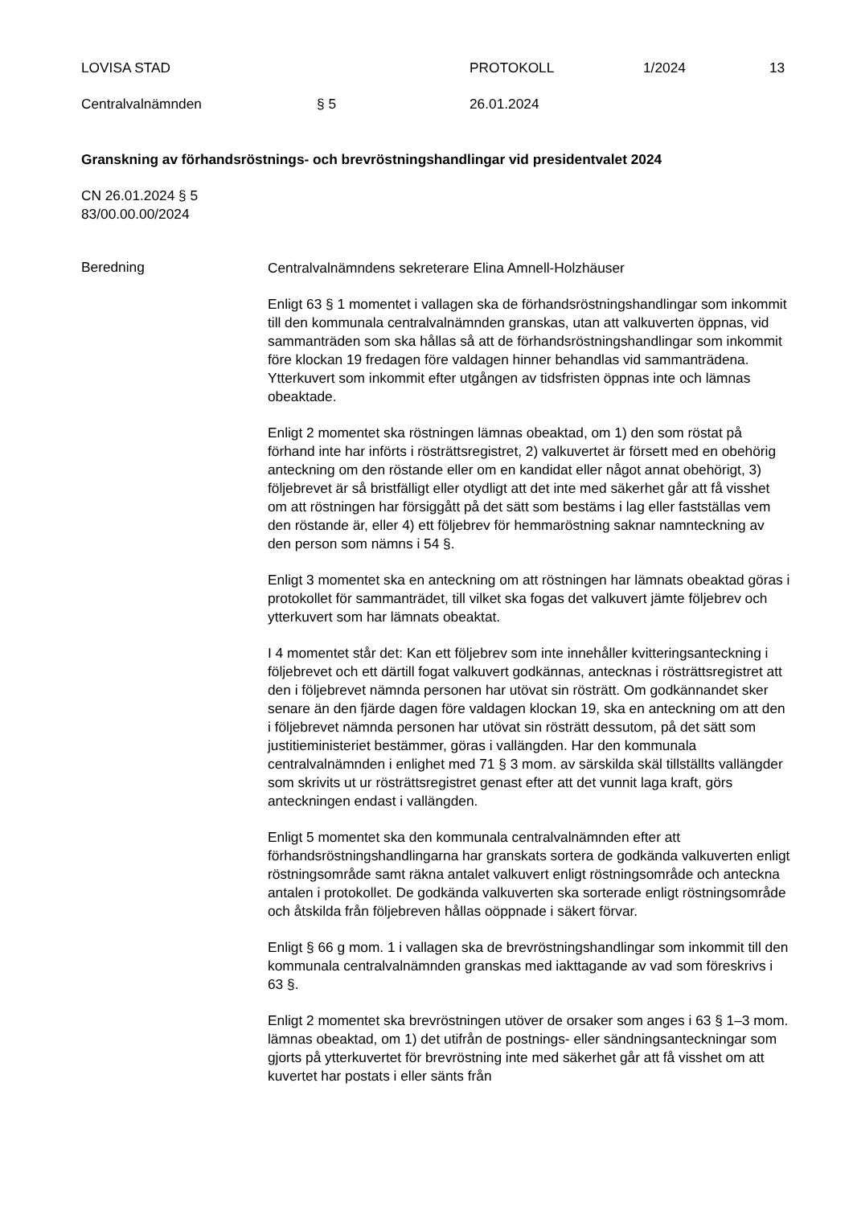LOVISA STAD PROTOKOLL 1/2024 13
Centralvalnämnden § 5 26.01.2024
Granskning av förhandsröstnings- och brevröstningshandlingar vid presidentvalet 2024
CN 26.01.2024 § 5
83/00.00.00/2024
Beredning
Centralvalnämndens sekreterare Elina Amnell-Holzhäuser
Enligt 63 § 1 momentet i vallagen ska de förhandsröstningshandlingar som inkommit till den kommunala centralvalnämnden granskas, utan att valkuverten öppnas, vid sammanträden som ska hållas så att de förhandsröstningshandlingar som inkommit före klockan 19 fredagen före valdagen hinner behandlas vid sammanträdena. Ytterkuvert som inkommit efter utgången av tidsfristen öppnas inte och lämnas obeaktade.
Enligt 2 momentet ska röstningen lämnas obeaktad, om 1) den som röstat på förhand inte har införts i rösträttsregistret, 2) valkuvertet är försett med en obehörig anteckning om den röstande eller om en kandidat eller något annat obehörigt, 3) följebrevet är så bristfälligt eller otydligt att det inte med säkerhet går att få visshet om att röstningen har försiggått på det sätt som bestäms i lag eller fastställas vem den röstande är, eller 4) ett följebrev för hemmaröstning saknar namnteckning av den person som nämns i 54 §.
Enligt 3 momentet ska en anteckning om att röstningen har lämnats obeaktad göras i protokollet för sammanträdet, till vilket ska fogas det valkuvert jämte följebrev och ytterkuvert som har lämnats obeaktat.
I 4 momentet står det: Kan ett följebrev som inte innehåller kvitteringsanteckning i följebrevet och ett därtill fogat valkuvert godkännas, antecknas i rösträttsregistret att den i följebrevet nämnda personen har utövat sin rösträtt. Om godkännandet sker senare än den fjärde dagen före valdagen klockan 19, ska en anteckning om att den i följebrevet nämnda personen har utövat sin rösträtt dessutom, på det sätt som justitieministeriet bestämmer, göras i vallängden. Har den kommunala centralvalnämnden i enlighet med 71 § 3 mom. av särskilda skäl tillställts vallängder som skrivits ut ur rösträttsregistret genast efter att det vunnit laga kraft, görs anteckningen endast i vallängden.
Enligt 5 momentet ska den kommunala centralvalnämnden efter att förhandsröstningshandlingarna har granskats sortera de godkända valkuverten enligt röstningsområde samt räkna antalet valkuvert enligt röstningsområde och anteckna antalen i protokollet. De godkända valkuverten ska sorterade enligt röstningsområde och åtskilda från följebreven hållas oöppnade i säkert förvar.
Enligt § 66 g mom. 1 i vallagen ska de brevröstningshandlingar som inkommit till den kommunala centralvalnämnden granskas med iakttagande av vad som föreskrivs i 63 §.
Enligt 2 momentet ska brevröstningen utöver de orsaker som anges i 63 § 1–3 mom. lämnas obeaktad, om 1) det utifrån de postnings- eller sändningsanteckningar som gjorts på ytterkuvertet för brevröstning inte med säkerhet går att få visshet om att kuvertet har postats i eller sänts från